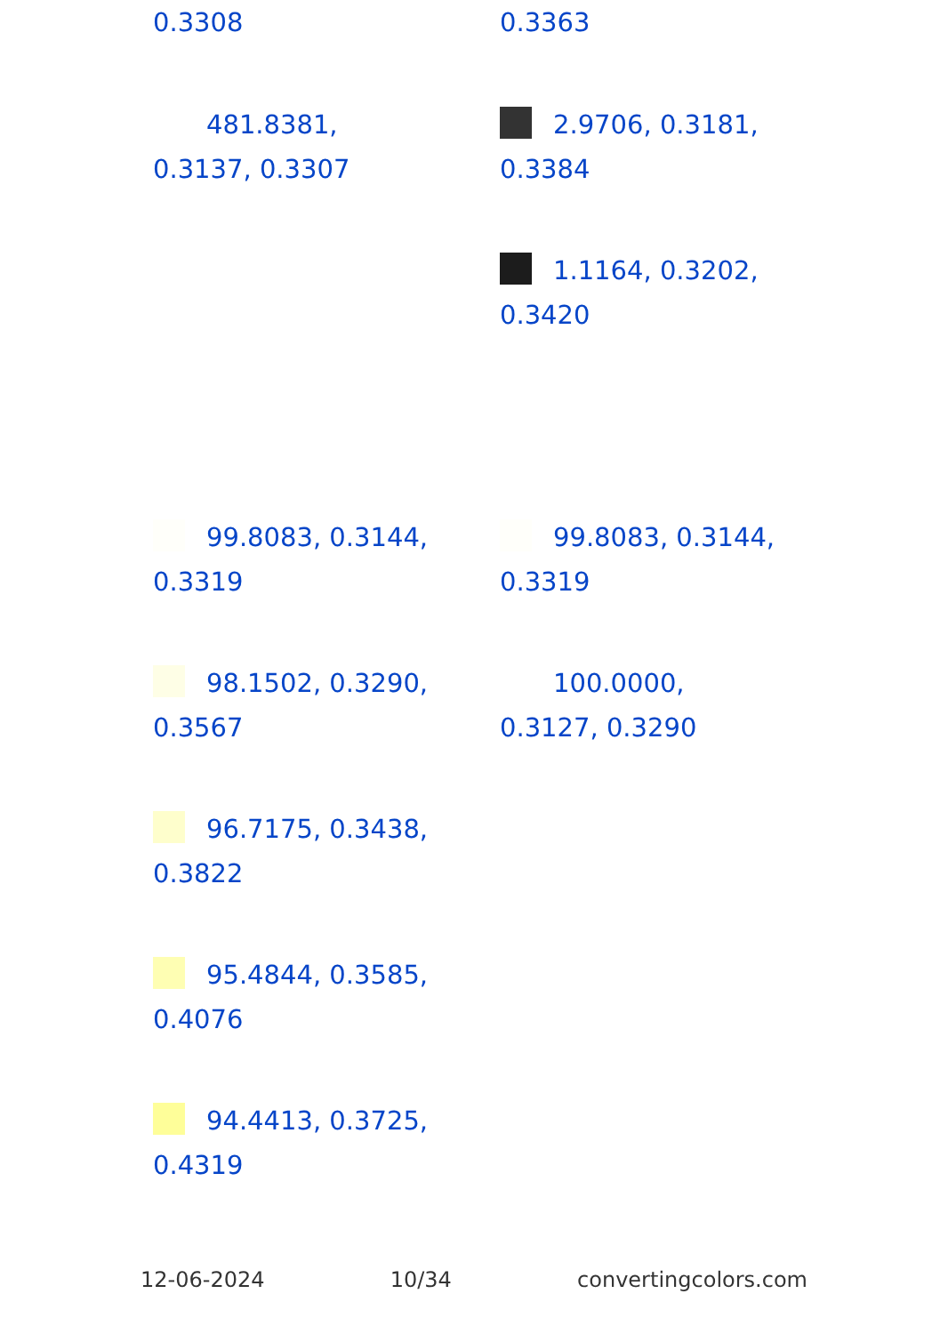0.3308
481.8381, 0.3137, 0.3307
99.8083, 0.3144, 0.3319
98.1502, 0.3290, 0.3567
96.7175, 0.3438, 0.3822
95.4844, 0.3585, 0.4076
94.4413, 0.3725, 0.4319
0.3363
2.9706, 0.3181, 0.3384
1.1164, 0.3202, 0.3420
99.8083, 0.3144, 0.3319
100.0000, 0.3127, 0.3290
12-06-2024 10/34 convertingcolors.com